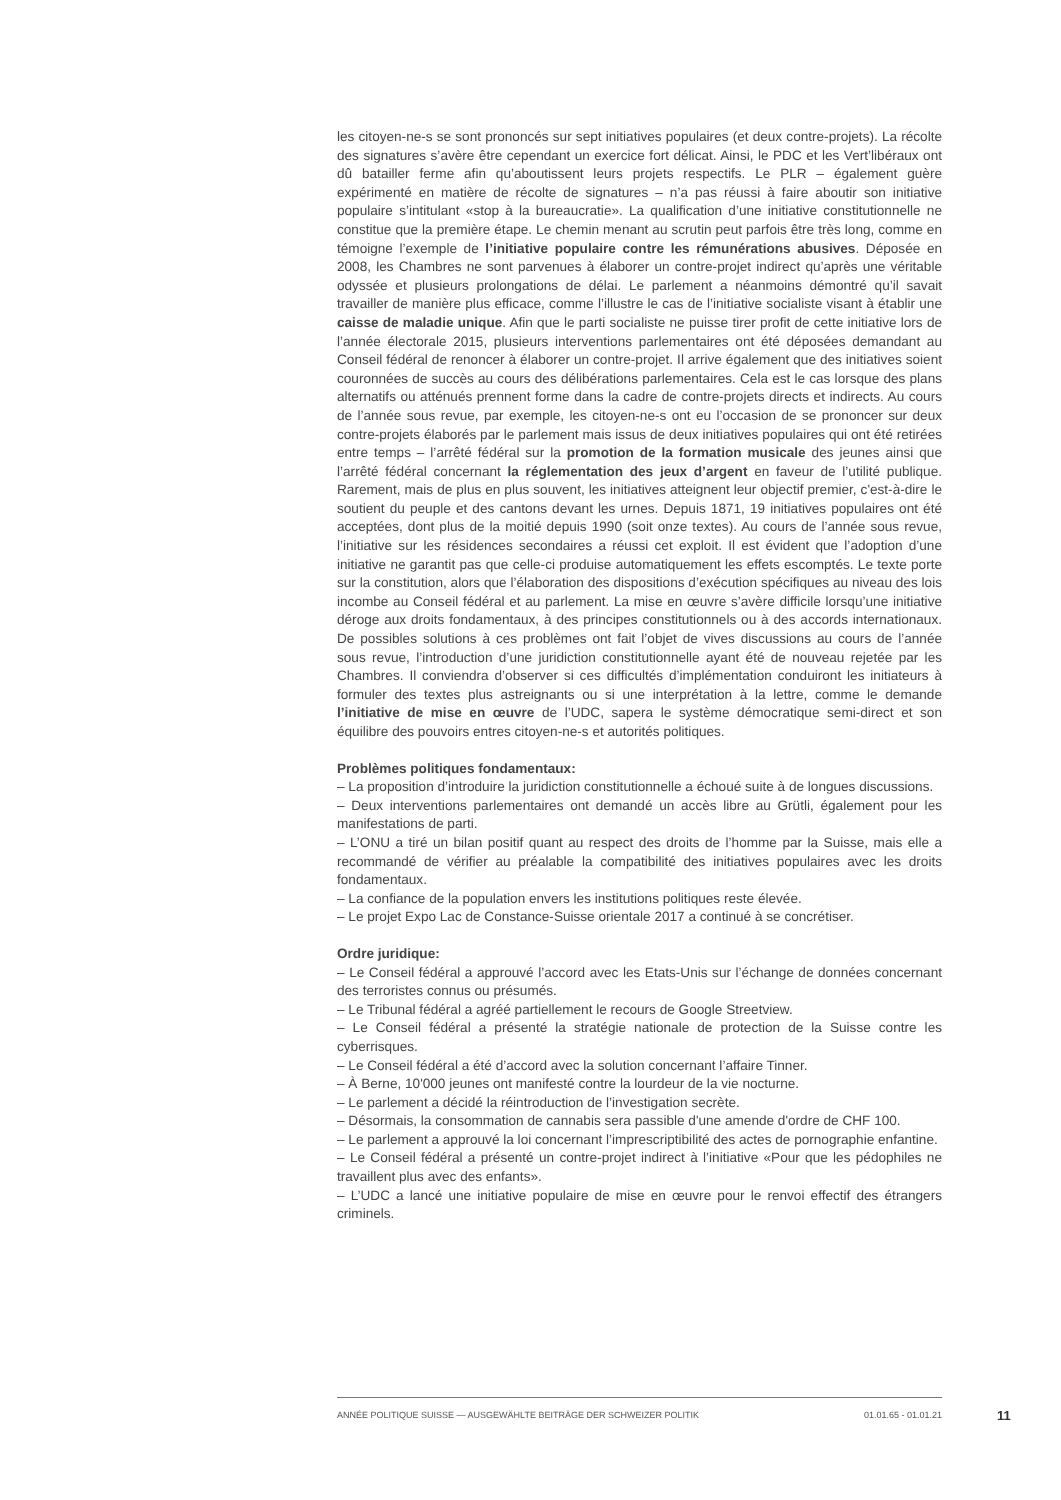les citoyen-ne-s se sont prononcés sur sept initiatives populaires (et deux contre-projets). La récolte des signatures s’avère être cependant un exercice fort délicat. Ainsi, le PDC et les Vert’libéraux ont dû batailler ferme afin qu’aboutissent leurs projets respectifs. Le PLR – également guère expérimenté en matière de récolte de signatures – n’a pas réussi à faire aboutir son initiative populaire s’intitulant «stop à la bureaucratie». La qualification d’une initiative constitutionnelle ne constitue que la première étape. Le chemin menant au scrutin peut parfois être très long, comme en témoigne l’exemple de l’initiative populaire contre les rémunérations abusives. Déposée en 2008, les Chambres ne sont parvenues à élaborer un contre-projet indirect qu’après une véritable odyssée et plusieurs prolongations de délai. Le parlement a néanmoins démontré qu’il savait travailler de manière plus efficace, comme l’illustre le cas de l’initiative socialiste visant à établir une caisse de maladie unique. Afin que le parti socialiste ne puisse tirer profit de cette initiative lors de l’année électorale 2015, plusieurs interventions parlementaires ont été déposées demandant au Conseil fédéral de renoncer à élaborer un contre-projet. Il arrive également que des initiatives soient couronnées de succès au cours des délibérations parlementaires. Cela est le cas lorsque des plans alternatifs ou atténués prennent forme dans la cadre de contre-projets directs et indirects. Au cours de l’année sous revue, par exemple, les citoyen-ne-s ont eu l’occasion de se prononcer sur deux contre-projets élaborés par le parlement mais issus de deux initiatives populaires qui ont été retirées entre temps – l’arrêté fédéral sur la promotion de la formation musicale des jeunes ainsi que l’arrêté fédéral concernant la réglementation des jeux d’argent en faveur de l’utilité publique. Rarement, mais de plus en plus souvent, les initiatives atteignent leur objectif premier, c'est-à-dire le soutient du peuple et des cantons devant les urnes. Depuis 1871, 19 initiatives populaires ont été acceptées, dont plus de la moitié depuis 1990 (soit onze textes). Au cours de l’année sous revue, l’initiative sur les résidences secondaires a réussi cet exploit. Il est évident que l’adoption d’une initiative ne garantit pas que celle-ci produise automatiquement les effets escomptés. Le texte porte sur la constitution, alors que l’élaboration des dispositions d’exécution spécifiques au niveau des lois incombe au Conseil fédéral et au parlement. La mise en œuvre s’avère difficile lorsqu’une initiative déroge aux droits fondamentaux, à des principes constitutionnels ou à des accords internationaux. De possibles solutions à ces problèmes ont fait l’objet de vives discussions au cours de l’année sous revue, l’introduction d’une juridiction constitutionnelle ayant été de nouveau rejetée par les Chambres. Il conviendra d’observer si ces difficultés d’implémentation conduiront les initiateurs à formuler des textes plus astreignants ou si une interprétation à la lettre, comme le demande l’initiative de mise en œuvre de l’UDC, sapera le système démocratique semi-direct et son équilibre des pouvoirs entres citoyen-ne-s et autorités politiques.
Problèmes politiques fondamentaux:
– La proposition d’introduire la juridiction constitutionnelle a échoué suite à de longues discussions.
– Deux interventions parlementaires ont demandé un accès libre au Grütli, également pour les manifestations de parti.
– L’ONU a tiré un bilan positif quant au respect des droits de l’homme par la Suisse, mais elle a recommandé de vérifier au préalable la compatibilité des initiatives populaires avec les droits fondamentaux.
– La confiance de la population envers les institutions politiques reste élevée.
– Le projet Expo Lac de Constance-Suisse orientale 2017 a continué à se concrétiser.
Ordre juridique:
– Le Conseil fédéral a approuvé l’accord avec les Etats-Unis sur l’échange de données concernant des terroristes connus ou présumés.
– Le Tribunal fédéral a agréé partiellement le recours de Google Streetview.
– Le Conseil fédéral a présenté la stratégie nationale de protection de la Suisse contre les cyberrisques.
– Le Conseil fédéral a été d’accord avec la solution concernant l’affaire Tinner.
– À Berne, 10'000 jeunes ont manifesté contre la lourdeur de la vie nocturne.
– Le parlement a décidé la réintroduction de l’investigation secrète.
– Désormais, la consommation de cannabis sera passible d'une amende d'ordre de CHF 100.
– Le parlement a approuvé la loi concernant l’imprescriptibilité des actes de pornographie enfantine.
– Le Conseil fédéral a présenté un contre-projet indirect à l’initiative «Pour que les pédophiles ne travaillent plus avec des enfants».
– L’UDC a lancé une initiative populaire de mise en œuvre pour le renvoi effectif des étrangers criminels.
ANNÉE POLITIQUE SUISSE — AUSGEWÄHLTE BEITRÄGE DER SCHWEIZER POLITIK 01.01.65 - 01.01.21
11